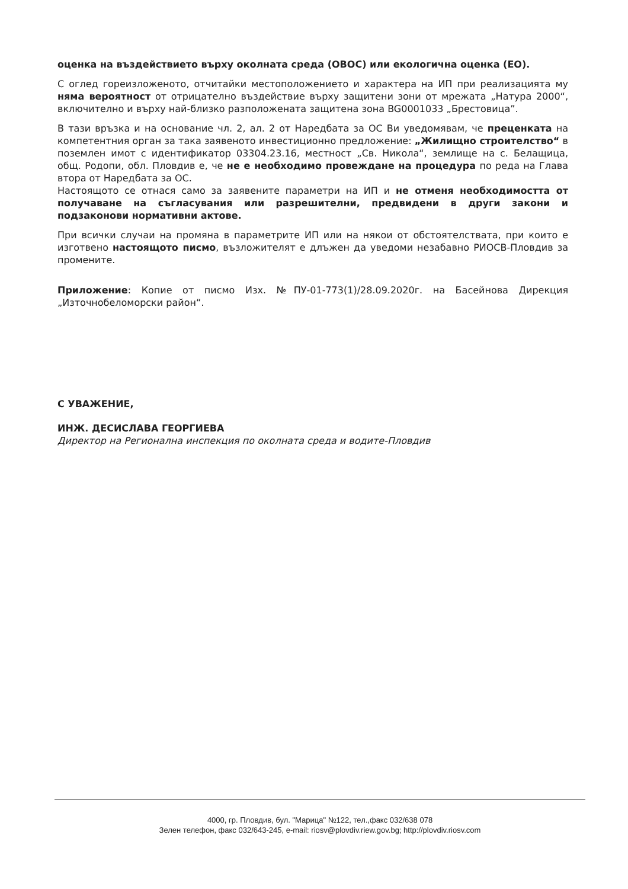оценка на въздействието върху околната среда (ОВОС) или екологична оценка (ЕО).
С оглед гореизложеното, отчитайки местоположението и характера на ИП при реализацията му няма вероятност от отрицателно въздействие върху защитени зони от мрежата „Натура 2000“, включително и върху най-близко разположената защитена зона BG0001033 „Брестовица”.
В тази връзка и на основание чл. 2, ал. 2 от Наредбата за ОС Ви уведомявам, че преценката на компетентния орган за така заявеното инвестиционно предложение: „Жилищно строителство“ в поземлен имот с идентификатор 03304.23.16, местност „Св. Никола“, землище на с. Белащица, общ. Родопи, обл. Пловдив е, че не е необходимо провеждане на процедура по реда на Глава втора от Наредбата за ОС.
Настоящото се отнася само за заявените параметри на ИП и не отменя необходимостта от получаване на съгласувания или разрешителни, предвидени в други закони и подзаконови нормативни актове.
При всички случаи на промяна в параметрите ИП или на някои от обстоятелствата, при които е изготвено настоящото писмо, възложителят е длъжен да уведоми незабавно РИОСВ-Пловдив за промените.
Приложение: Копие от писмо Изх. №ПУ-01-773(1)/28.09.2020г. на Басейнова Дирекция „Източнобеломорски район“.
С УВАЖЕНИЕ,
ИНЖ. ДЕСИСЛАВА ГЕОРГИЕВА
Директор на Регионална инспекция по околната среда и водите-Пловдив
4000, гр. Пловдив, бул. "Марица" №122, тел.,факс 032/638 078
Зелен телефон, факс 032/643-245, e-mail: riosv@plovdiv.riew.gov.bg; http://plovdiv.riosv.com